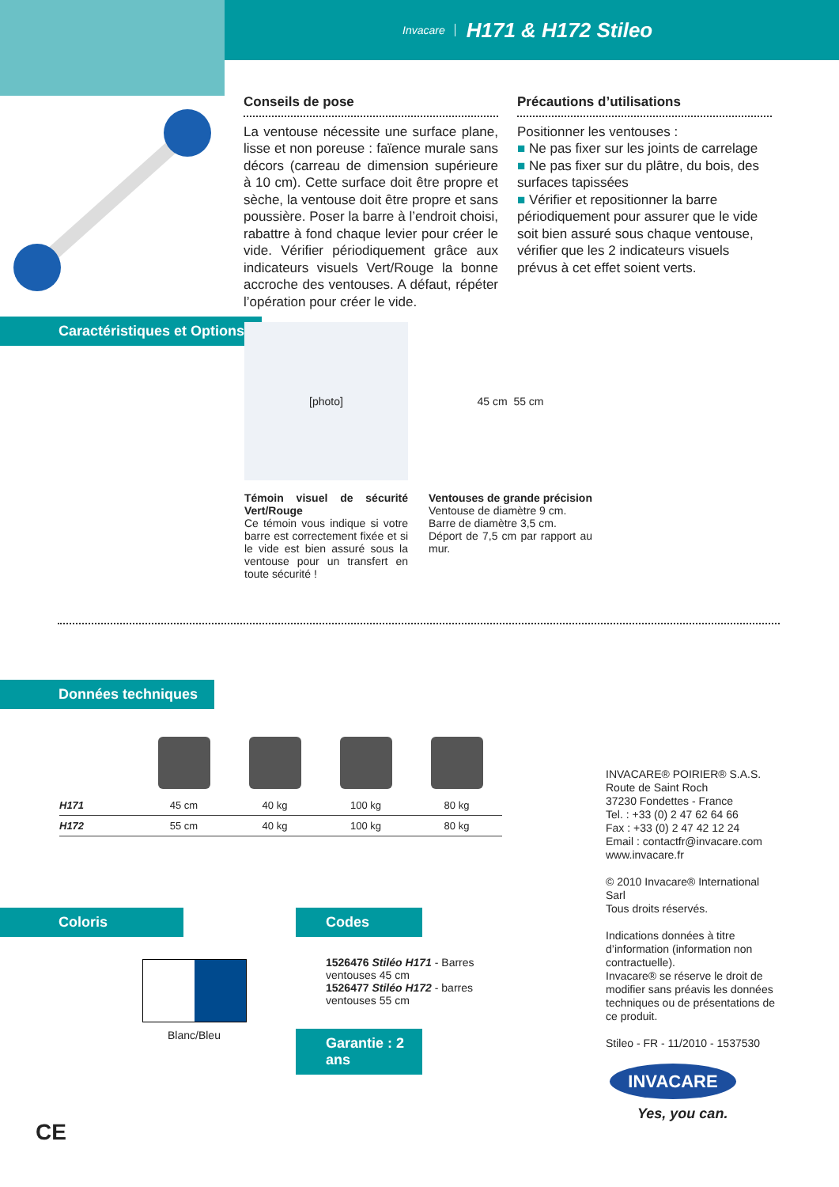Invacare H171 & H172 Stileo
Conseils de pose
La ventouse nécessite une surface plane, lisse et non poreuse : faïence murale sans décors (carreau de dimension supérieure à 10 cm). Cette surface doit être propre et sèche, la ventouse doit être propre et sans poussière. Poser la barre à l’endroit choisi, rabattre à fond chaque levier pour créer le vide. Vérifier périodiquement grâce aux indicateurs visuels Vert/Rouge la bonne accroche des ventouses. A défaut, répéter l’opération pour créer le vide.
Précautions d’utilisations
Positionner les ventouses :
■ Ne pas fixer sur les joints de carrelage
■ Ne pas fixer sur du plâtre, du bois, des surfaces tapissées
■ Vérifier et repositionner la barre périodiquement pour assurer que le vide soit bien assuré sous chaque ventouse, vérifier que les 2 indicateurs visuels prévus à cet effet soient verts.
Caractéristiques et Options
[photo]
Témoin visuel de sécurité Vert/Rouge
Ce témoin vous indique si votre barre est correctement fixée et si le vide est bien assuré sous la ventouse pour un transfert en toute sécurité !
45 cm 55 cm
Ventouses de grande précision
Ventouse de diamètre 9 cm.
Barre de diamètre 3,5 cm.
Déport de 7,5 cm par rapport au mur.
Données techniques
| H171 | 45 cm | 40 kg | 100 kg | 80 kg |
| H172 | 55 cm | 40 kg | 100 kg | 80 kg |
Coloris
Blanc/Bleu
Codes
1526476 Stiléo H171 - Barres ventouses 45 cm
1526477 Stiléo H172 - barres ventouses 55 cm
Garantie : 2 ans
INVACARE® POIRIER® S.A.S.
Route de Saint Roch
37230 Fondettes - France
Tel. : +33 (0) 2 47 62 64 66
Fax : +33 (0) 2 47 42 12 24
Email : contactfr@invacare.com
www.invacare.fr
© 2010 Invacare® International Sarl
Tous droits réservés.
Indications données à titre d’information (information non contractuelle).
Invacare® se réserve le droit de modifier sans préavis les données techniques ou de présentations de ce produit.
Stileo - FR - 11/2010 - 1537530
INVACARE
Yes, you can.
CE